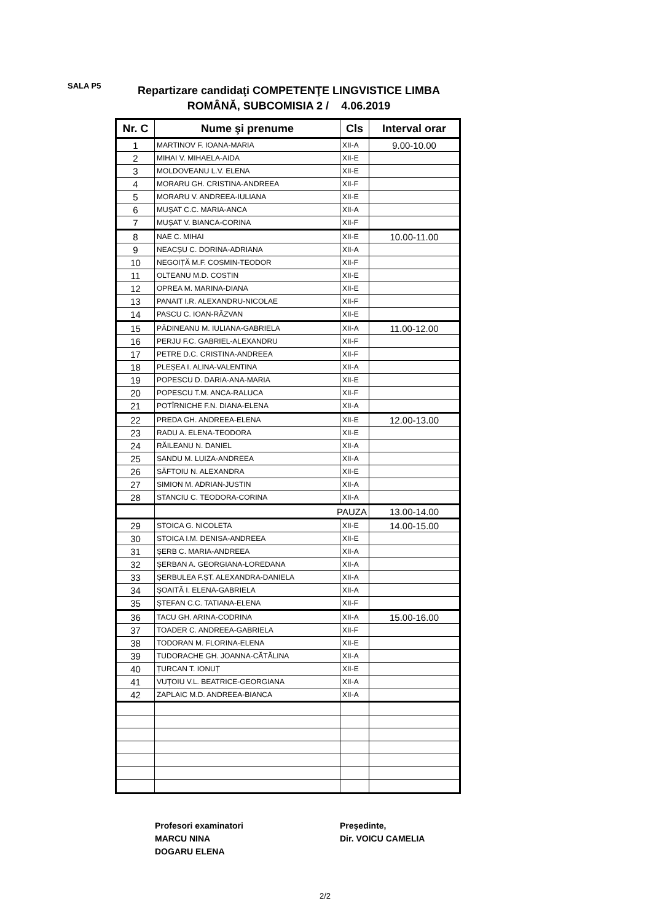SALA P5
Repartizare candidaţi COMPETENŢE LINGVISTICE LIMBA ROMÂNĂ, SUBCOMISIA 2 / 4.06.2019
| Nr. C | Nume şi prenume | Cls | Interval orar |
| --- | --- | --- | --- |
| 1 | MARTINOV F. IOANA-MARIA | XII-A | 9.00-10.00 |
| 2 | MIHAI V. MIHAELA-AIDA | XII-E | |
| 3 | MOLDOVEANU L.V. ELENA | XII-E | |
| 4 | MORARU GH. CRISTINA-ANDREEA | XII-F | |
| 5 | MORARU V. ANDREEA-IULIANA | XII-E | |
| 6 | MUȘAT C.C. MARIA-ANCA | XII-A | |
| 7 | MUȘAT V. BIANCA-CORINA | XII-F | |
| 8 | NAE C. MIHAI | XII-E | 10.00-11.00 |
| 9 | NEACȘU C. DORINA-ADRIANA | XII-A | |
| 10 | NEGOIȚĂ M.F. COSMIN-TEODOR | XII-F | |
| 11 | OLTEANU M.D. COSTIN | XII-E | |
| 12 | OPREA M. MARINA-DIANA | XII-E | |
| 13 | PANAIT I.R. ALEXANDRU-NICOLAE | XII-F | |
| 14 | PASCU C. IOAN-RĂZVAN | XII-E | |
| 15 | PĂDINEANU M. IULIANA-GABRIELA | XII-A | 11.00-12.00 |
| 16 | PERJU F.C. GABRIEL-ALEXANDRU | XII-F | |
| 17 | PETRE D.C. CRISTINA-ANDREEA | XII-F | |
| 18 | PLEȘEA I. ALINA-VALENTINA | XII-A | |
| 19 | POPESCU D. DARIA-ANA-MARIA | XII-E | |
| 20 | POPESCU T.M. ANCA-RALUCA | XII-F | |
| 21 | POTÎRNICHE F.N. DIANA-ELENA | XII-A | |
| 22 | PREDA GH. ANDREEA-ELENA | XII-E | 12.00-13.00 |
| 23 | RADU A. ELENA-TEODORA | XII-E | |
| 24 | RĂILEANU N. DANIEL | XII-A | |
| 25 | SANDU M. LUIZA-ANDREEA | XII-A | |
| 26 | SĂFTOIU N. ALEXANDRA | XII-E | |
| 27 | SIMION M. ADRIAN-JUSTIN | XII-A | |
| 28 | STANCIU C. TEODORA-CORINA | XII-A | |
| | PAUZA | | 13.00-14.00 |
| 29 | STOICA G. NICOLETA | XII-E | 14.00-15.00 |
| 30 | STOICA I.M. DENISA-ANDREEA | XII-E | |
| 31 | ȘERB C. MARIA-ANDREEA | XII-A | |
| 32 | ȘERBAN A. GEORGIANA-LOREDANA | XII-A | |
| 33 | ȘERBULEA F.ȘT. ALEXANDRA-DANIELA | XII-A | |
| 34 | ȘOAITĂ I. ELENA-GABRIELA | XII-A | |
| 35 | ȘTEFAN C.C. TATIANA-ELENA | XII-F | |
| 36 | TACU GH. ARINA-CODRINA | XII-A | 15.00-16.00 |
| 37 | TOADER C. ANDREEA-GABRIELA | XII-F | |
| 38 | TODORAN M. FLORINA-ELENA | XII-E | |
| 39 | TUDORACHE GH. JOANNA-CĂTĂLINA | XII-A | |
| 40 | ȚURCAN T. IONUȚ | XII-E | |
| 41 | VUȚOIU V.L. BEATRICE-GEORGIANA | XII-A | |
| 42 | ZAPLAIC M.D. ANDREEA-BIANCA | XII-A | |
Profesori examinatori
MARCU NINA
DOGARU ELENA
Preşedinte,
Dir. VOICU CAMELIA
2/2